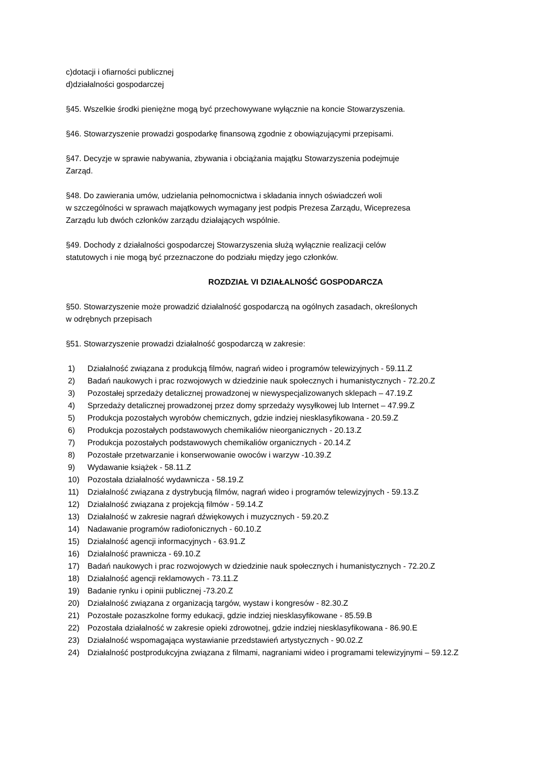c)dotacji i ofiarności publicznej
d)działalności gospodarczej
§45. Wszelkie środki pieniężne mogą być przechowywane wyłącznie na koncie Stowarzyszenia.
§46. Stowarzyszenie prowadzi gospodarkę finansową zgodnie z obowiązującymi przepisami.
§47. Decyzje w sprawie nabywania, zbywania i obciążania majątku Stowarzyszenia podejmuje
Zarząd.
§48. Do zawierania umów, udzielania pełnomocnictwa i składania innych oświadczeń woli
w szczególności w sprawach majątkowych wymagany jest podpis Prezesa Zarządu, Wiceprezesa
Zarządu lub dwóch członków zarządu działających wspólnie.
§49. Dochody z działalności gospodarczej Stowarzyszenia służą wyłącznie realizacji celów
statutowych i nie mogą być przeznaczone do podziału między jego członków.
ROZDZIAŁ VI DZIAŁALNOŚĆ GOSPODARCZA
§50. Stowarzyszenie może prowadzić działalność gospodarczą na ogólnych zasadach, określonych
w odrębnych przepisach
§51. Stowarzyszenie prowadzi działalność gospodarczą w zakresie:
1) Działalność związana z produkcją filmów, nagrań wideo i programów telewizyjnych - 59.11.Z
2) Badań naukowych i prac rozwojowych w dziedzinie nauk społecznych i humanistycznych - 72.20.Z
3) Pozostałej sprzedaży detalicznej prowadzonej w niewyspecjalizowanych sklepach – 47.19.Z
4) Sprzedaży detalicznej prowadzonej przez domy sprzedaży wysyłkowej lub Internet – 47.99.Z
5) Produkcja pozostałych wyrobów chemicznych, gdzie indziej niesklasyfikowana - 20.59.Z
6) Produkcja pozostałych podstawowych chemikaliów nieorganicznych - 20.13.Z
7) Produkcja pozostałych podstawowych chemikaliów organicznych - 20.14.Z
8) Pozostałe przetwarzanie i konserwowanie owoców i warzyw -10.39.Z
9) Wydawanie książek - 58.11.Z
10) Pozostała działalność wydawnicza - 58.19.Z
11) Działalność związana z dystrybucją filmów, nagrań wideo i programów telewizyjnych - 59.13.Z
12) Działalność związana z projekcją filmów - 59.14.Z
13) Działalność w zakresie nagrań dźwiękowych i muzycznych - 59.20.Z
14) Nadawanie programów radiofonicznych - 60.10.Z
15) Działalność agencji informacyjnych - 63.91.Z
16) Działalność prawnicza - 69.10.Z
17) Badań naukowych i prac rozwojowych w dziedzinie nauk społecznych i humanistycznych - 72.20.Z
18) Działalność agencji reklamowych - 73.11.Z
19) Badanie rynku i opinii publicznej -73.20.Z
20) Działalność związana z organizacją targów, wystaw i kongresów - 82.30.Z
21) Pozostałe pozaszkolne formy edukacji, gdzie indziej niesklasyfikowane - 85.59.B
22) Pozostała działalność w zakresie opieki zdrowotnej, gdzie indziej niesklasyfikowana - 86.90.E
23) Działalność wspomagająca wystawianie przedstawień artystycznych - 90.02.Z
24) Działalność postprodukcyjna związana z filmami, nagraniami wideo i programami telewizyjnymi – 59.12.Z